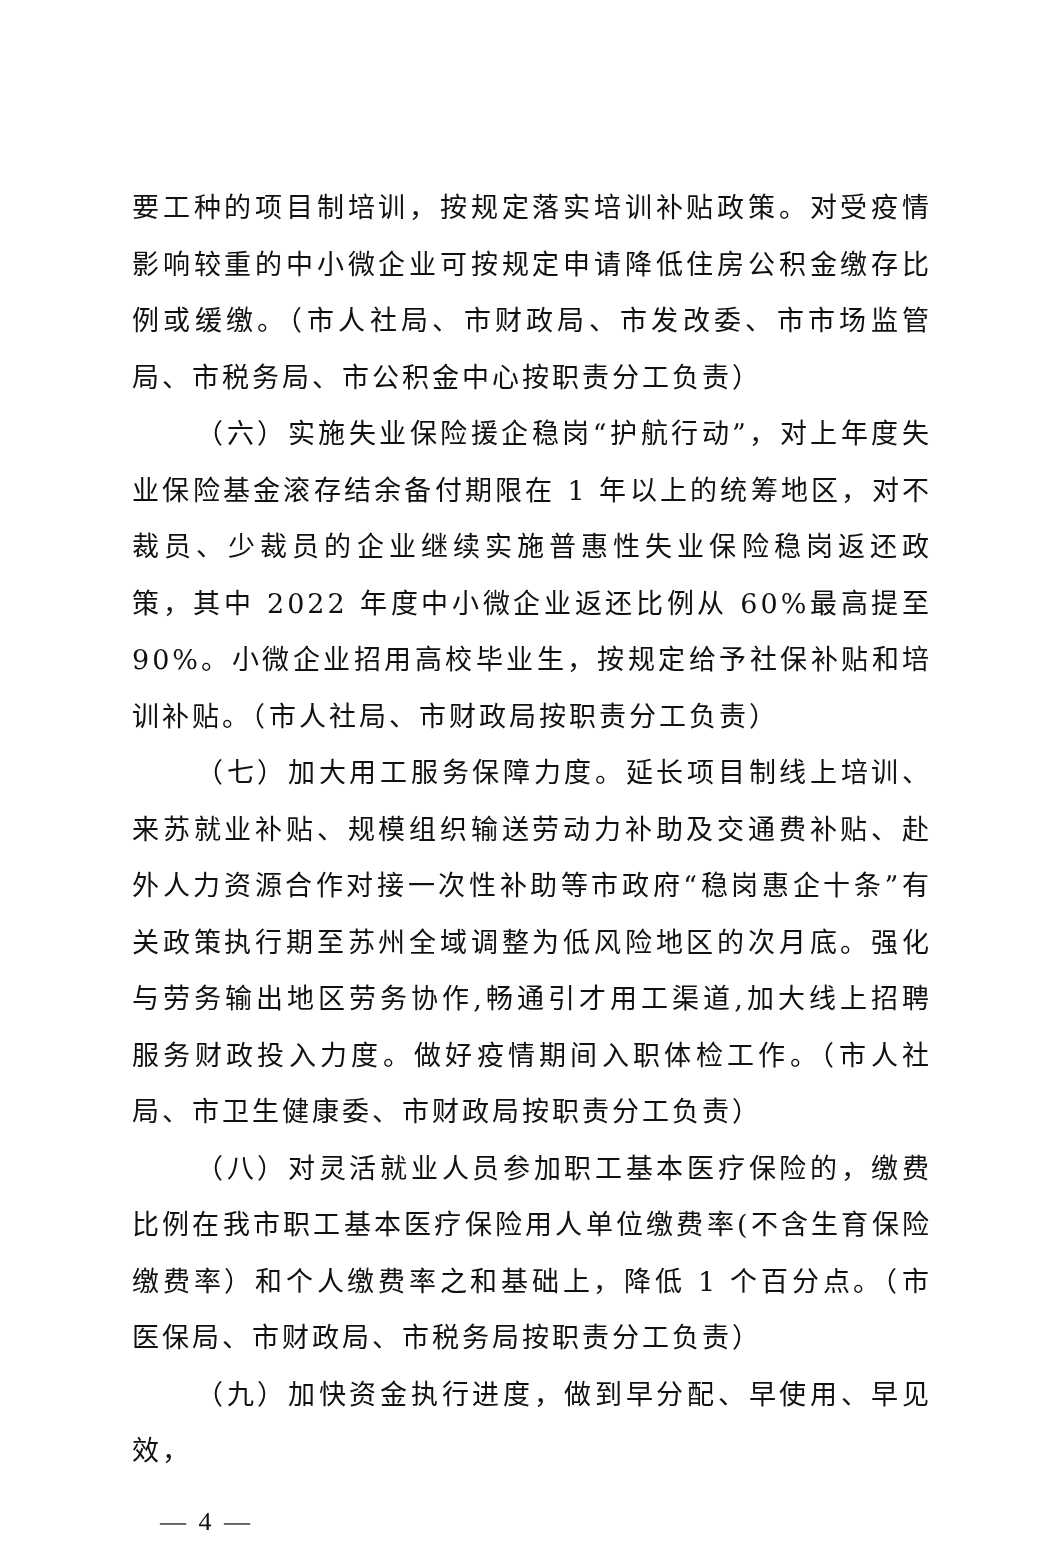要工种的项目制培训，按规定落实培训补贴政策。对受疫情影响较重的中小微企业可按规定申请降低住房公积金缴存比例或缓缴。（市人社局、市财政局、市发改委、市市场监管局、市税务局、市公积金中心按职责分工负责）
（六）实施失业保险援企稳岗“护航行动”，对上年度失业保险基金滚存结余备付期限在 1 年以上的统筹地区，对不裁员、少裁员的企业继续实施普惠性失业保险稳岗返还政策，其中 2022 年度中小微企业返还比例从 60%最高提至 90%。小微企业招用高校毕业生，按规定给予社保补贴和培训补贴。（市人社局、市财政局按职责分工负责）
（七）加大用工服务保障力度。延长项目制线上培训、来苏就业补贴、规模组织输送劳动力补助及交通费补贴、赴外人力资源合作对接一次性补助等市政府“稳岗惠企十条”有关政策执行期至苏州全域调整为低风险地区的次月底。强化与劳务输出地区劳务协作,畅通引才用工渠道,加大线上招聘服务财政投入力度。做好疫情期间入职体检工作。（市人社局、市卫生健康委、市财政局按职责分工负责）
（八）对灵活就业人员参加职工基本医疗保险的，缴费比例在我市职工基本医疗保险用人单位缴费率(不含生育保险缴费率）和个人缴费率之和基础上，降低 1 个百分点。（市医保局、市财政局、市税务局按职责分工负责）
（九）加快资金执行进度，做到早分配、早使用、早见效，
— 4 —